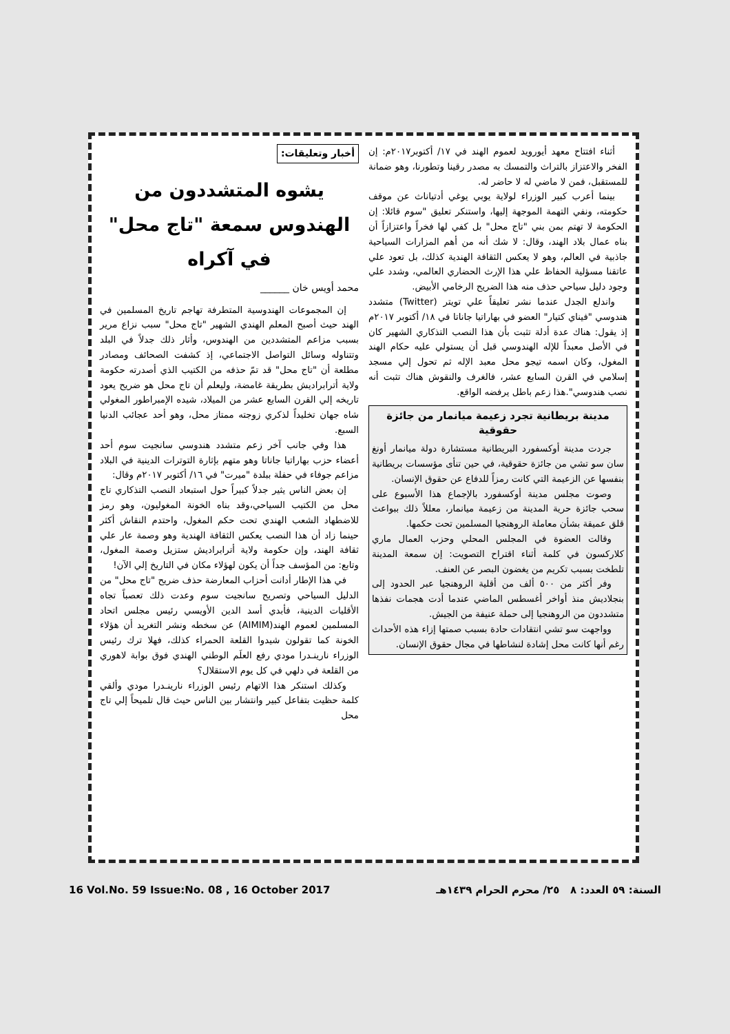أخبار وتعليقات:
يشوه المتشددون من الهندوس سمعة "تاج محل" في آكراه
محمد أويس خان ______
إن المجموعات الهندوسية المتطرفة تهاجم تاريخ المسلمين في الهند حيث أصبح المعلم الهندي الشهير "تاج محل" سبب نزاع مرير بسبب مزاعم المتشددين من الهندوس، وأثار ذلك جدلاً في البلد وتتناوله وسائل التواصل الاجتماعي، إذ كشفت الصحائف ومصادر مطلعة أن "تاج محل" قد تمّ حذفه من الكتيب الذي أصدرته حكومة ولاية أترابراديش بطريقة غامضة، وليعلم أن تاج محل هو ضريح يعود تاريخه إلي القرن السابع عشر من الميلاد، شيده الإمبراطور المغولي شاه جهان تخليداً لذكري زوجته ممتاز محل، وهو أحد عجائب الدنيا السبع.
هذا وفي جانب آخر زعم متشدد هندوسي سانجيت سوم أحد أعضاء حزب بهاراتيا جاناتا وهو متهم بإثارة التوترات الدينية في البلاد مزاعم جوفاء في حفلة ببلدة "ميرت" في ١٦/ أكتوبر ٢٠١٧م وقال:
إن بعض الناس يثير جدلاً كبيراً حول استبعاد النصب التذكاري تاج محل من الكتيب السياحي،وقد بناه الخونة المغوليون، وهو رمز للاضطهاد الشعب الهندي تحت حكم المغول، واحتدم النقاش أكثر حينما زاد أن هذا النصب يعكس الثقافة الهندية وهو وصمة عار علي ثقافة الهند، وإن حكومة ولاية أترابراديش ستزيل وصمة المغول، وتابع: من المؤسف جداً أن يكون لهؤلاء مكان في التاريخ إلي الآن!
في هذا الإطار أدانت أحزاب المعارضة حذف ضريح "تاج محل" من الدليل السياحي وتصريح سانجيت سوم وعدت ذلك تعصباً تجاه الأقليات الدينية، فأبدي أسد الدين الأويسي رئيس مجلس اتحاد المسلمين لعموم الهند(AIMIM) عن سخطه ونشر التغريد أن هؤلاء الخونة كما تقولون شيدوا القلعة الحمراء كذلك، فهلا ترك رئيس الوزراء نارينـدرا مودي رفع العلَم الوطني الهندي فوق بوابة لاهوري من القلعة في دلهي في كل يوم الاستقلال؟
وكذلك استنكر هذا الاتهام رئيس الوزراء نارينـدرا مودي وألقي كلمة حظيت بتفاعل كبير وانتشار بين الناس حيث قال تلميحاً إلي تاج محل
أثناء افتتاح معهد أيورويد لعموم الهند في ١٧/ أكتوبر٢٠١٧م: إن الفخر والاعتزاز بالتراث والتمسك به مصدر رقينا وتطورنا، وهو ضمانة للمستقبل، فمن لا ماضي له لا حاضر له.
بينما أعرب كبير الوزراء لولاية يوبي يوغي أدتياناث عن موقف حكومته، ونفي التهمة الموجهة إليها، واستنكر تعليق "سوم قائلا: إن الحكومة لا تهتم بمن بني "تاج محل" بل كفي لها فخراً واعتزازاً أن بناه عمال بلاد الهند، وقال: لا شك أنه من أهم المزارات السياحية جاذبية في العالم، وهو لا يعكس الثقافة الهندية كذلك، بل تعود علي عاتقنا مسؤلية الحفاظ علي هذا الإرث الحضاري العالمي، وشدد علي وجود دليل سياحي حذف منه هذا الضريح الرخامي الأبيض.
واندلع الجدل عندما نشر تعليقاً علي تويتر (Twitter) متشدد هندوسي "فيناي كتيار" العضو في بهاراتيا جاناتا في ١٨/ أكتوبر ٢٠١٧م إذ يقول: هناك عدة أدلة تثبت بأن هذا النصب التذكاري الشهير كان في الأصل معبداً للإله الهندوسي قبل أن يستولي عليه حكام الهند المغول، وكان اسمه تيجو محل معبد الإله ثم تحول إلي مسجد إسلامي في القرن السابع عشر، فالغرف والنقوش هناك تثبت أنه نصب هندوسي".هذا زعم باطل يرفضه الواقع.
مدينة بريطانية تجرد زعيمة ميانمار من جائزة حقوقية
جردت مدينة أوكسفورد البريطانية مستشارة دولة ميانمار أونغ سان سو تشي من جائزة حقوقية، في حين تنأى مؤسسات بريطانية بنفسها عن الزعيمة التي كانت رمزاً للدفاع عن حقوق الإنسان.
وصوت مجلس مدينة أوكسفورد بالإجماع هذا الأسبوع على سحب جائزة حرية المدينة من زعيمة ميانمار، معللاً ذلك ببواعث قلق عميقة بشأن معاملة الروهنجيا المسلمين تحت حكمها.
وقالت العضوة في المجلس المحلي وحزب العمال ماري كلاركسون في كلمة أثناء اقتراح التصويت: إن سمعة المدينة تلطخت بسبب تكريم من يغضون البصر عن العنف.
وفر أكثر من ٥٠٠ ألف من أقلية الروهنجيا عبر الحدود إلى بنجلاديش منذ أواخر أغسطس الماضي عندما أدت هجمات نفذها متشددون من الروهنجيا إلى حملة عنيفة من الجيش.
وواجهت سو تشي انتقادات حادة بسبب صمتها إزاء هذه الأحداث رغم أنها كانت محل إشادة لنشاطها في مجال حقوق الإنسان.
16 Vol.No. 59 Issue:No. 08 , 16 October 2017 السنة: ٥٩ العدد: ٨ ٢٥/ محرم الحرام ١٤٣٩هـ